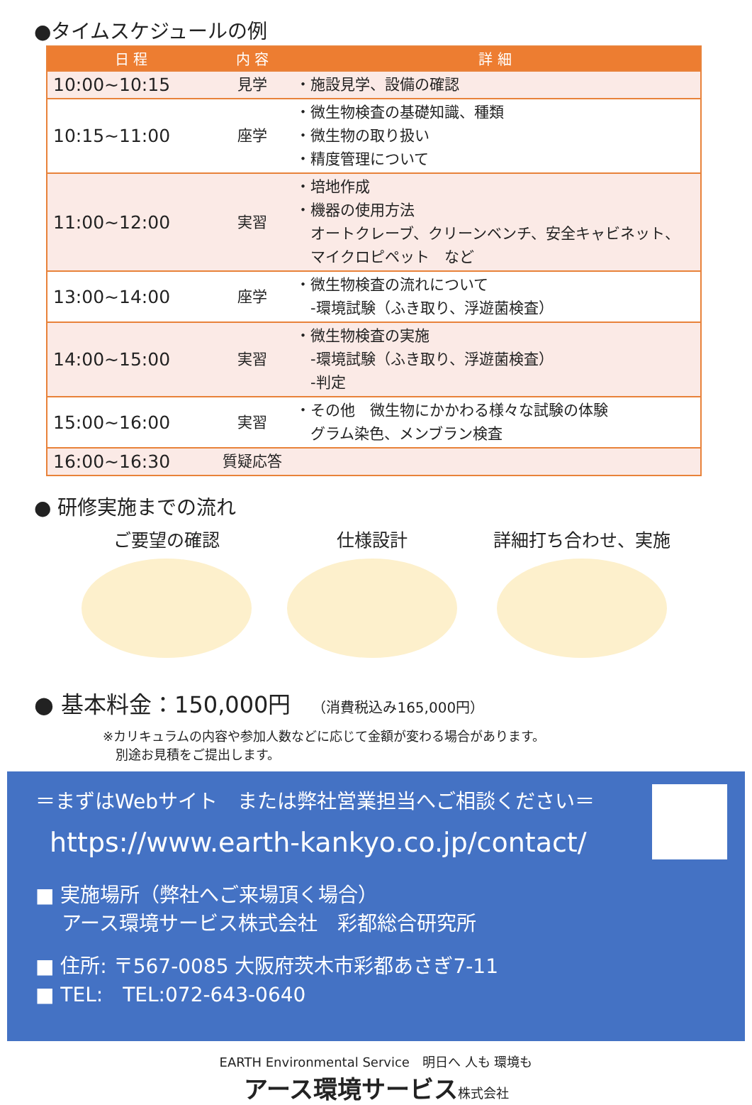●タイムスケジュールの例
| 日 程 | 内 容 | 詳 細 |
| --- | --- | --- |
| 10:00~10:15 | 見学 | ・施設見学、設備の確認 |
| 10:15~11:00 | 座学 | ・微生物検査の基礎知識、種類 ・微生物の取り扱い ・精度管理について |
| 11:00~12:00 | 実習 | ・培地作成 ・機器の使用方法 オートクレーブ、クリーンベンチ、安全キャビネット、 マイクロピペット など |
| 13:00~14:00 | 座学 | ・微生物検査の流れについて -環境試験（ふき取り、浮遊菌検査） |
| 14:00~15:00 | 実習 | ・微生物検査の実施 -環境試験（ふき取り、浮遊菌検査） -判定 |
| 15:00~16:00 | 実習 | ・その他 微生物にかかわる様々な試験の体験 グラム染色、メンブラン検査 |
| 16:00~16:30 | 質疑応答 | |
● 研修実施までの流れ
ご要望の確認 仕様設計 詳細打ち合わせ、実施
● 基本料金：150,000円 （消費税込み165,000円）
※カリキュラムの内容や参加人数などに応じて金額が変わる場合があります。
　別途お見積をご提出します。
＝まずはWebサイト　または弊社営業担当へご相談ください＝
https://www.earth-kankyo.co.jp/contact/
■ 実施場所（弊社へご来場頂く場合）
　 アース環境サービス株式会社　彩都総合研究所
■ 住所: 〒567-0085 大阪府茨木市彩都あさぎ7-11
■ TEL:　TEL:072-643-0640
EARTH Environmental Service　明日へ 人も 環境も
アース環境サービス株式会社